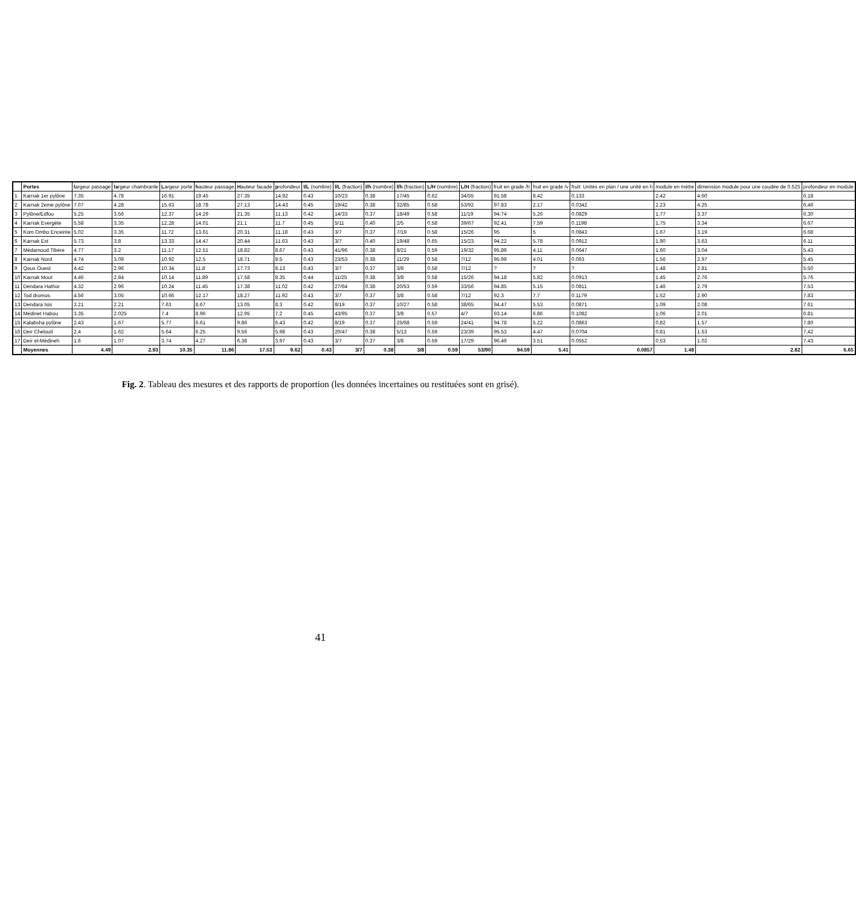| | Portes | l argeur passage | la rgeur chambranle | L argeur porte | h auteur passage | H auteur facade | p rofondeur | l/L (nombre) | l/L (fraction) | l/h (nombre) | l/h (fraction) | L/H (nombre) | L/H (fraction) | fruit en grade /h | fruit en grade /v | fruit: Unités en plan / une unité en h | module en mètre | dimension module pour une coudée de 0.525 | profondeur en module |
| --- | --- | --- | --- | --- | --- | --- | --- | --- | --- | --- | --- | --- | --- | --- | --- | --- | --- | --- | --- |
| 1 | Karnak 1er pylône | 7.35 | 4.78 | 16.91 | 19.45 | 27.35 | 14.92 | 0.43 | 10/23 | 0.38 | 17/45 | 0.62 | 34/55 | 91.58 | 8.42 | 0.133 | 2.42 | 4.60 | 6.18 |
| 2 | Karnak 2eme pylône | 7.07 | 4.28 | 15.63 | 18.78 | 27.13 | 14.43 | 0.45 | 19/42 | 0.38 | 32/85 | 0.58 | 53/92 | 97.83 | 2.17 | 0.0342 | 2.23 | 4.25 | 6.46 |
| 3 | Pylône/Edfou | 5.25 | 3.56 | 12.37 | 14.29 | 21.35 | 11.13 | 0.42 | 14/33 | 0.37 | 18/49 | 0.58 | 11/19 | 94.74 | 5.26 | 0.0829 | 1.77 | 3.37 | 6.30 |
| 4 | Karnak Evergète | 5.58 | 3.35 | 12.28 | 14.01 | 21.1 | 11.7 | 0.45 | 5/11 | 0.40 | 2/5 | 0.58 | 39/67 | 92.41 | 7.59 | 0.1198 | 1.75 | 3.34 | 6.67 |
| 5 | Kom Ombo Enceinte | 5.02 | 3.35 | 11.72 | 13.61 | 20.31 | 11.18 | 0.43 | 3/7 | 0.37 | 7/19 | 0.58 | 15/26 | 95 | 5 | 0.0843 | 1.67 | 3.19 | 6.68 |
| 6 | Karnak Est | 5.73 | 3.8 | 13.33 | 14.47 | 20.44 | 11.63 | 0.43 | 3/7 | 0.40 | 19/48 | 0.65 | 15/23 | 94.22 | 5.78 | 0.0912 | 1.90 | 3.63 | 6.11 |
| 7 | Médamoud Tibère | 4.77 | 3.2 | 11.17 | 12.51 | 18.82 | 8.67 | 0.43 | 41/96 | 0.38 | 8/21 | 0.59 | 19/32 | 95.89 | 4.11 | 0.0647 | 1.60 | 3.04 | 5.43 |
| 8 | Karnak Nord | 4.74 | 3.09 | 10.92 | 12.5 | 18.71 | 8.5 | 0.43 | 23/53 | 0.38 | 11/29 | 0.58 | 7/12 | 95.99 | 4.01 | 0.063 | 1.56 | 2.97 | 5.45 |
| 9 | Qous Ouest | 4.42 | 2.96 | 10.34 | 11.8 | 17.73 | 8.13 | 0.43 | 3/7 | 0.37 | 3/8 | 0.58 | 7/12 | ? | ? | ? | 1.48 | 2.81 | 5.50 |
| 10 | Karnak Mout | 4.46 | 2.84 | 10.14 | 11.89 | 17.58 | 8.35 | 0.44 | 11/25 | 0.38 | 3/8 | 0.58 | 15/26 | 94.18 | 5.82 | 0.0913 | 1.45 | 2.76 | 5.76 |
| 11 | Dendara Hathor | 4.32 | 2.96 | 10.24 | 11.45 | 17.38 | 11.02 | 0.42 | 27/64 | 0.38 | 20/53 | 0.59 | 33/56 | 94.85 | 5.15 | 0.0811 | 1.46 | 2.79 | 7.53 |
| 12 | Tod dromos | 4.56 | 3.05 | 10.66 | 12.17 | 18.27 | 11.92 | 0.43 | 3/7 | 0.37 | 3/8 | 0.58 | 7/12 | 92.3 | 7.7 | 0.1179 | 1.52 | 2.90 | 7.83 |
| 13 | Dendara Isis | 3.21 | 2.21 | 7.63 | 8.67 | 13.05 | 8.3 | 0.42 | 8/19 | 0.37 | 10/27 | 0.58 | 38/65 | 94.47 | 5.53 | 0.0871 | 1.09 | 2.08 | 7.61 |
| 14 | Médinet Habou | 3.35 | 2.025 | 7.4 | 8.96 | 12.95 | 7.2 | 0.45 | 43/95 | 0.37 | 3/8 | 0.57 | 4/7 | 93.14 | 6.86 | 0.1082 | 1.06 | 2.01 | 6.81 |
| 15 | Kalabsha pylône | 2.43 | 1.67 | 5.77 | 6.61 | 9.86 | 6.43 | 0.42 | 8/19 | 0.37 | 25/68 | 0.59 | 24/41 | 94.78 | 5.22 | 0.0863 | 0.82 | 1.57 | 7.80 |
| 16 | Deir Chelouit | 2.4 | 1.62 | 5.64 | 6.25 | 9.56 | 5.98 | 0.43 | 20/47 | 0.38 | 5/13 | 0.59 | 23/39 | 95.53 | 4.47 | 0.0704 | 0.81 | 1.53 | 7.42 |
| 17 | Deir el-Médineh | 1.6 | 1.07 | 3.74 | 4.27 | 6.38 | 3.97 | 0.43 | 3/7 | 0.37 | 3/8 | 0.59 | 17/29 | 96.49 | 3.51 | 0.0552 | 0.53 | 1.02 | 7.43 |
| | Moyennes | 4.49 | 2.93 | 10.35 | 11.86 | 17.53 | 9.62 | 0.43 | 3/7 | 0.38 | 3/8 | 0.59 | 53/90 | 94.59 | 5.41 | 0.0857 | 1.48 | 2.82 | 6.65 |
Fig. 2. Tableau des mesures et des rapports de proportion (les données incertaines ou restituées sont en grisé).
41